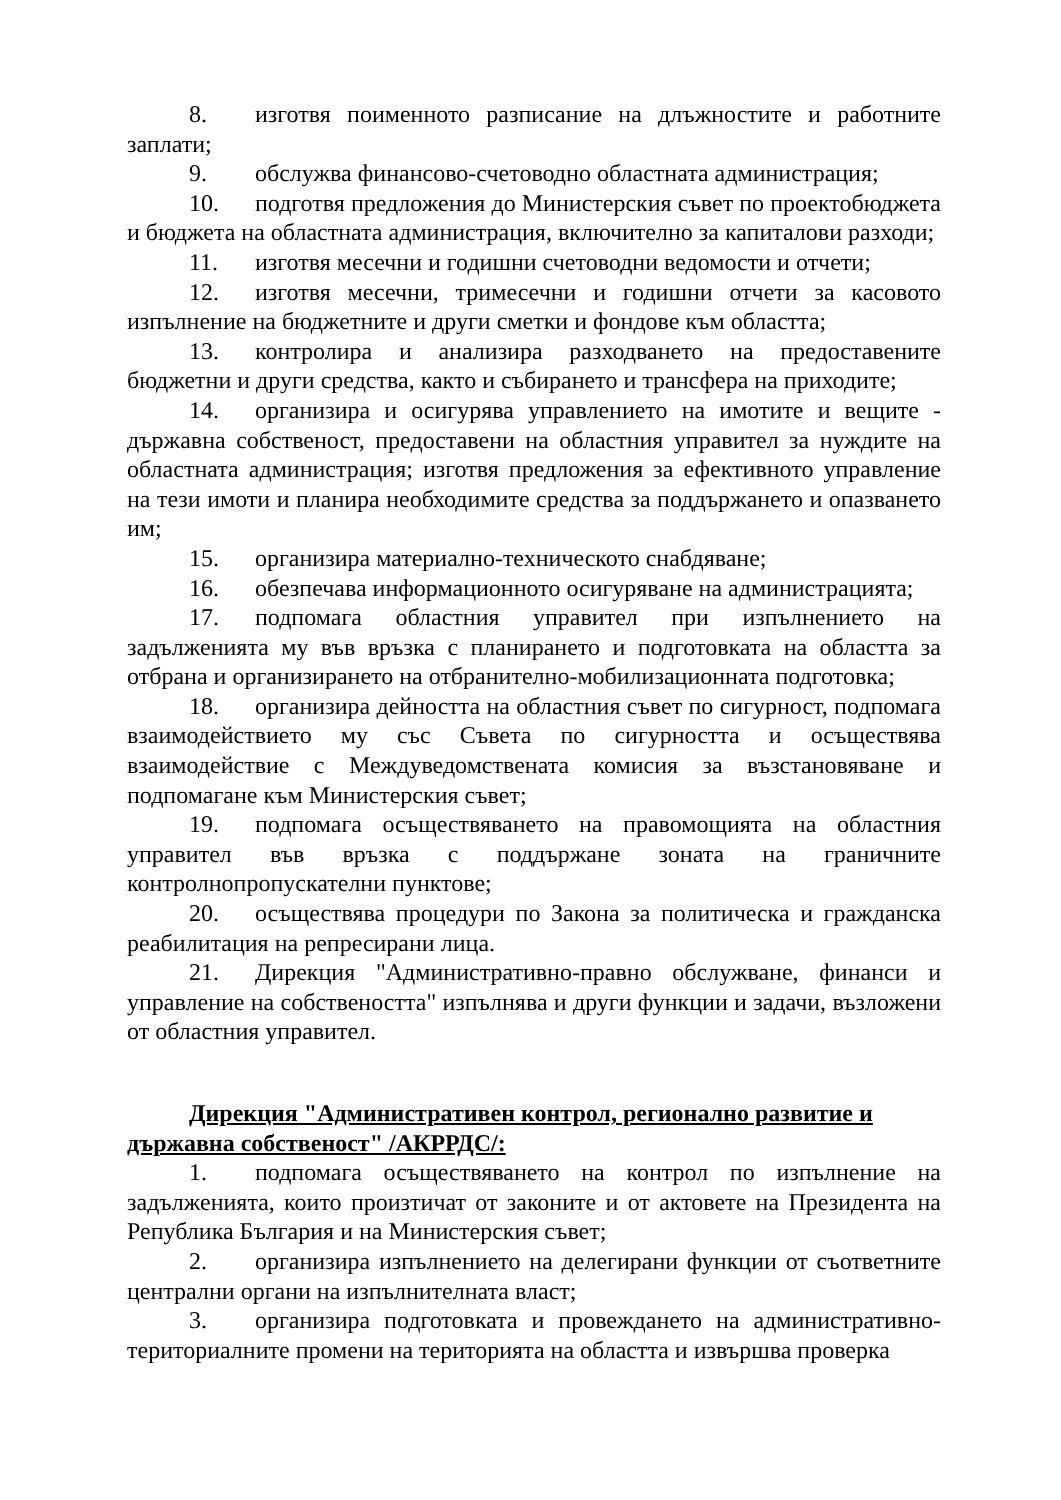8. изготвя поименното разписание на длъжностите и работните заплати;
9. обслужва финансово-счетоводно областната администрация;
10. подготвя предложения до Министерския съвет по проектобюджета и бюджета на областната администрация, включително за капиталови разходи;
11. изготвя месечни и годишни счетоводни ведомости и отчети;
12. изготвя месечни, тримесечни и годишни отчети за касовото изпълнение на бюджетните и други сметки и фондове към областта;
13. контролира и анализира разходването на предоставените бюджетни и други средства, както и събирането и трансфера на приходите;
14. организира и осигурява управлението на имотите и вещите - държавна собственост, предоставени на областния управител за нуждите на областната администрация; изготвя предложения за ефективното управление на тези имоти и планира необходимите средства за поддържането и опазването им;
15. организира материално-техническото снабдяване;
16. обезпечава информационното осигуряване на администрацията;
17. подпомага областния управител при изпълнението на задълженията му във връзка с планирането и подготовката на областта за отбрана и организирането на отбранително-мобилизационната подготовка;
18. организира дейността на областния съвет по сигурност, подпомага взаимодействието му със Съвета по сигурността и осъществява взаимодействие с Междуведомствената комисия за възстановяване и подпомагане към Министерския съвет;
19. подпомага осъществяването на правомощията на областния управител във връзка с поддържане зоната на граничните контролнопропускателни пунктове;
20. осъществява процедури по Закона за политическа и гражданска реабилитация на репресирани лица.
21. Дирекция "Административно-правно обслужване, финанси и управление на собствеността" изпълнява и други функции и задачи, възложени от областния управител.
Дирекция "Административен контрол, регионално развитие и държавна собственост" /АКРРДС/:
1. подпомага осъществяването на контрол по изпълнение на задълженията, които произтичат от законите и от актовете на Президента на Република България и на Министерския съвет;
2. организира изпълнението на делегирани функции от съответните централни органи на изпълнителната власт;
3. организира подготовката и провеждането на административно-териториалните промени на територията на областта и извършва проверка